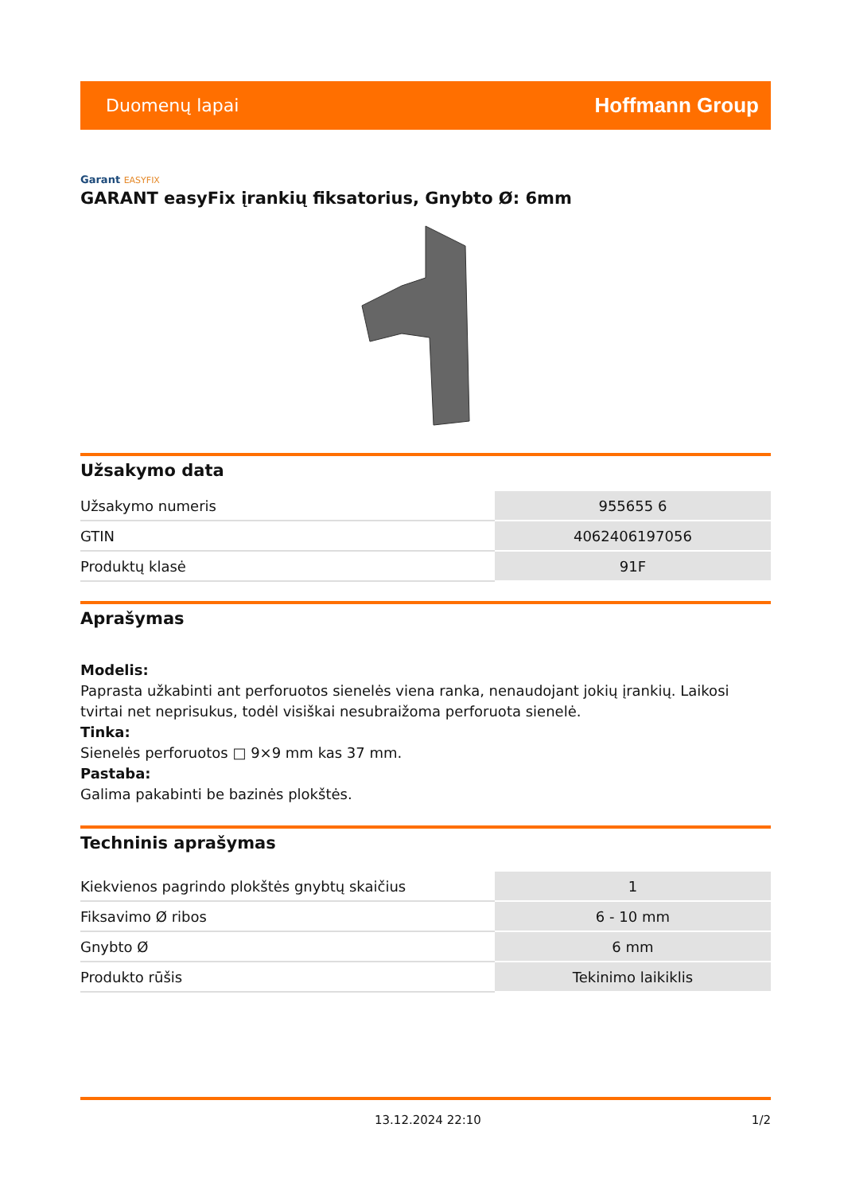Duomenų lapai
Hoffmann Group
Garant EASYFIX
GARANT easyFix įrankių fiksatorius, Gnybto Ø: 6mm
Užsakymo data
| Užsakymo numeris | 955655 6 |
| GTIN | 4062406197056 |
| Produktų klasė | 91F |
Aprašymas
Modelis:
Paprasta užkabinti ant perforuotos sienelės viena ranka, nenaudojant jokių įrankių. Laikosi tvirtai net neprisukus, todėl visiškai nesubraižoma perforuota sienelė.
Tinka:
Sienelės perforuotos □ 9×9 mm kas 37 mm.
Pastaba:
Galima pakabinti be bazinės plokštės.
Techninis aprašymas
| Kiekvienos pagrindo plokštės gnybtų skaičius | 1 |
| Fiksavimo Ø ribos | 6 - 10 mm |
| Gnybto Ø | 6 mm |
| Produkto rūšis | Tekinimo laikiklis |
13.12.2024 22:10 1/2